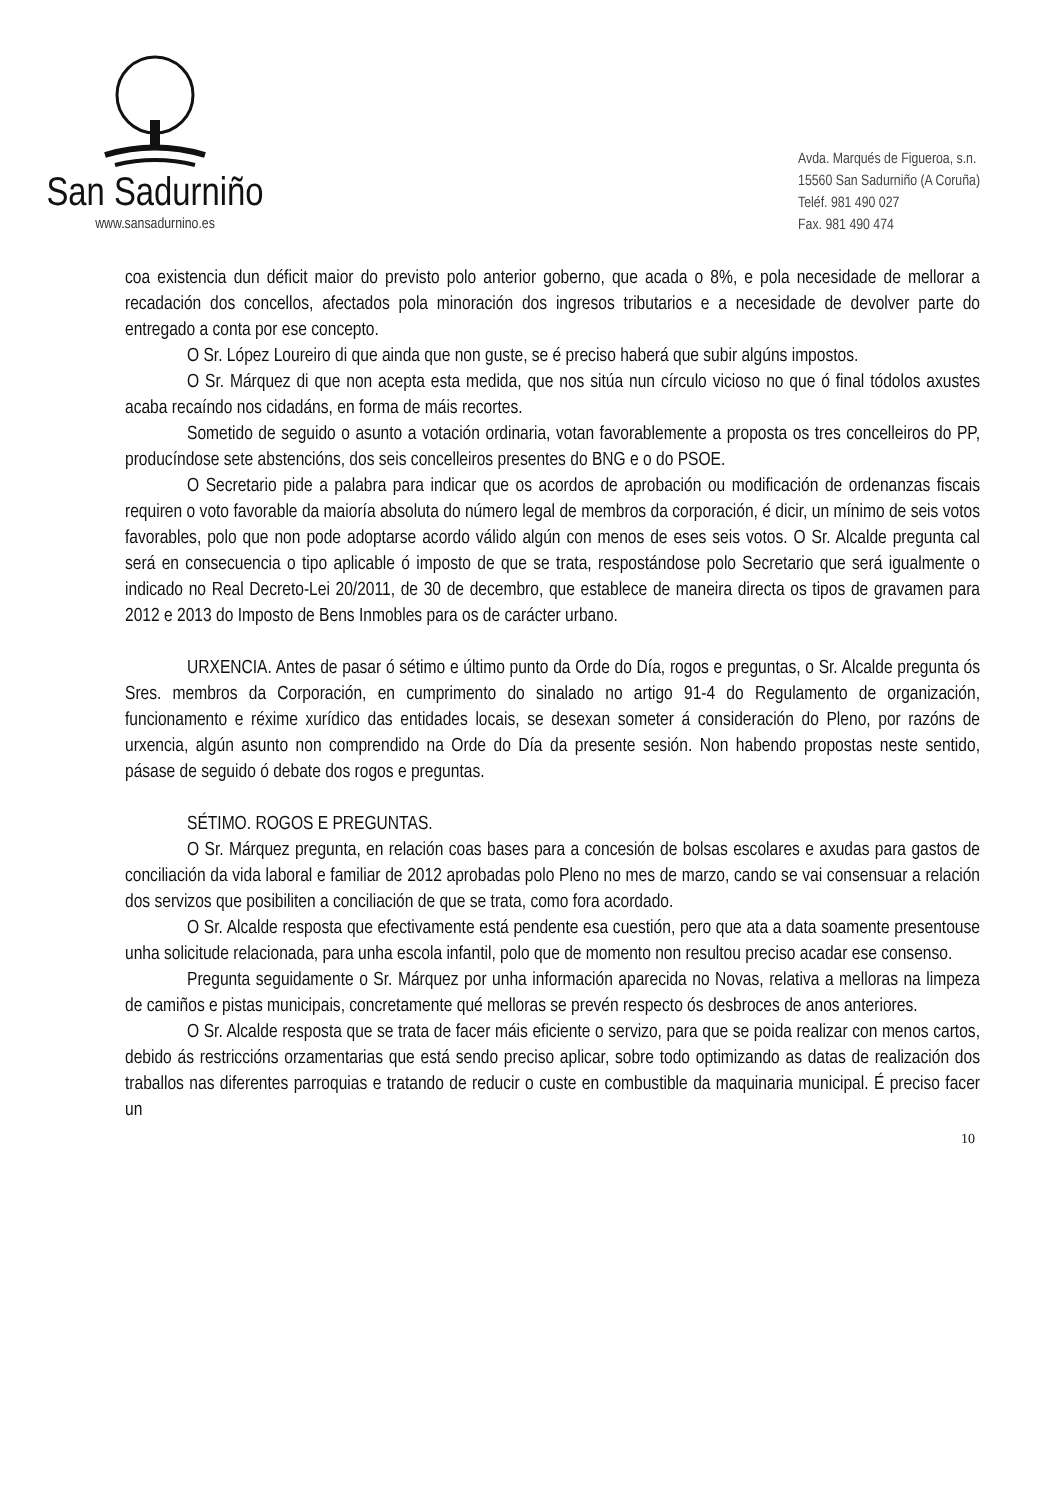San Sadurniño
www.sansadurnino.es
Avda. Marqués de Figueroa, s.n.
15560 San Sadurniño (A Coruña)
Teléf. 981 490 027
Fax. 981 490 474
coa existencia dun déficit maior do previsto polo anterior goberno, que acada o 8%, e pola necesidade de mellorar a recadación dos concellos, afectados pola minoración dos ingresos tributarios e a necesidade de devolver parte do entregado a conta por ese concepto.
O Sr. López Loureiro di que ainda que non guste, se é preciso haberá que subir algúns impostos.
O Sr. Márquez di que non acepta esta medida, que nos sitúa nun círculo vicioso no que ó final tódolos axustes acaba recaíndo nos cidadáns, en forma de máis recortes.
Sometido de seguido o asunto a votación ordinaria, votan favorablemente a proposta os tres concelleiros do PP, producíndose sete abstencións, dos seis concelleiros presentes do BNG e o do PSOE.
O Secretario pide a palabra para indicar que os acordos de aprobación ou modificación de ordenanzas fiscais requiren o voto favorable da maioría absoluta do número legal de membros da corporación, é dicir, un mínimo de seis votos favorables, polo que non pode adoptarse acordo válido algún con menos de eses seis votos. O Sr. Alcalde pregunta cal será en consecuencia o tipo aplicable ó imposto de que se trata, respostándose polo Secretario que será igualmente o indicado no Real Decreto-Lei 20/2011, de 30 de decembro, que establece de maneira directa os tipos de gravamen para 2012 e 2013 do Imposto de Bens Inmobles para os de carácter urbano.
URXENCIA. Antes de pasar ó sétimo e último punto da Orde do Día, rogos e preguntas, o Sr. Alcalde pregunta ós Sres. membros da Corporación, en cumprimento do sinalado no artigo 91-4 do Regulamento de organización, funcionamento e réxime xurídico das entidades locais, se desexan someter á consideración do Pleno, por razóns de urxencia, algún asunto non comprendido na Orde do Día da presente sesión. Non habendo propostas neste sentido, pásase de seguido ó debate dos rogos e preguntas.
SÉTIMO. ROGOS E PREGUNTAS.
O Sr. Márquez pregunta, en relación coas bases para a concesión de bolsas escolares e axudas para gastos de conciliación da vida laboral e familiar de 2012 aprobadas polo Pleno no mes de marzo, cando se vai consensuar a relación dos servizos que posibiliten a conciliación de que se trata, como fora acordado.
O Sr. Alcalde resposta que efectivamente está pendente esa cuestión, pero que ata a data soamente presentouse unha solicitude relacionada, para unha escola infantil, polo que de momento non resultou preciso acadar ese consenso.
Pregunta seguidamente o Sr. Márquez por unha información aparecida no Novas, relativa a melloras na limpeza de camiños e pistas municipais, concretamente qué melloras se prevén respecto ós desbroces de anos anteriores.
O Sr. Alcalde resposta que se trata de facer máis eficiente o servizo, para que se poida realizar con menos cartos, debido ás restriccións orzamentarias que está sendo preciso aplicar, sobre todo optimizando as datas de realización dos traballos nas diferentes parroquias e tratando de reducir o custe en combustible da maquinaria municipal. É preciso facer un
10